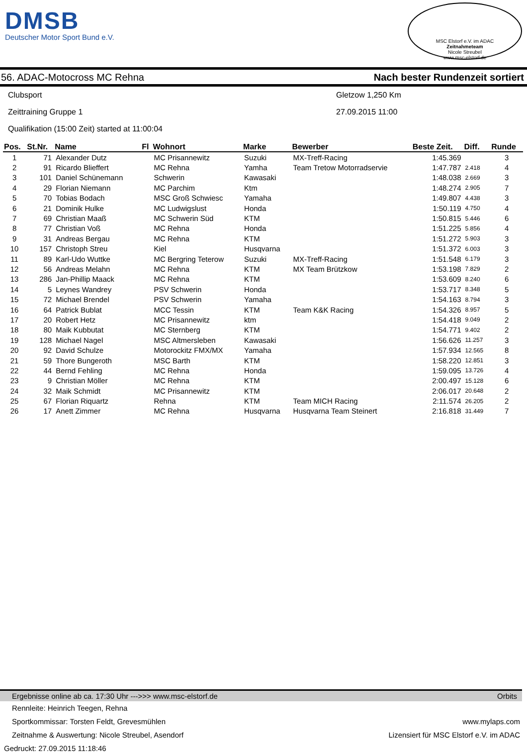DMSB
Deutscher Motor Sport Bund e.V.
MSC Elstorf e.V. im ADAC
Zeitnahmeteam
Nicole Streubel
www.msc-elstorf.de
56. ADAC-Motocross MC Rehna Nach bester Rundenzeit sortiert
Clubsport Gletzow 1,250 Km
Zeittraining Gruppe 1 27.09.2015 11:00
Qualifikation (15:00 Zeit) started at 11:00:04
| Pos. | St.Nr. | Name | Fl | Wohnort | Marke | Bewerber | Beste Zeit. | Diff. | Runde |
| --- | --- | --- | --- | --- | --- | --- | --- | --- | --- |
| 1 | 71 | Alexander Dutz | | MC Prisannewitz | Suzuki | MX-Treff-Racing | 1:45.369 | | 3 |
| 2 | 91 | Ricardo Blieffert | | MC Rehna | Yamha | Team Tretow Motorradservie | 1:47.787 | 2.418 | 4 |
| 3 | 101 | Daniel Schünemann | | Schwerin | Kawasaki | | 1:48.038 | 2.669 | 3 |
| 4 | 29 | Florian Niemann | | MC Parchim | Ktm | | 1:48.274 | 2.905 | 7 |
| 5 | 70 | Tobias Bodach | | MSC Groß Schwiesc | Yamaha | | 1:49.807 | 4.438 | 3 |
| 6 | 21 | Dominik Hulke | | MC Ludwigslust | Honda | | 1:50.119 | 4.750 | 4 |
| 7 | 69 | Christian Maaß | | MC Schwerin Süd | KTM | | 1:50.815 | 5.446 | 6 |
| 8 | 77 | Christian Voß | | MC Rehna | Honda | | 1:51.225 | 5.856 | 4 |
| 9 | 31 | Andreas Bergau | | MC Rehna | KTM | | 1:51.272 | 5.903 | 3 |
| 10 | 157 | Christoph Streu | | Kiel | Husqvarna | | 1:51.372 | 6.003 | 3 |
| 11 | 89 | Karl-Udo Wuttke | | MC Bergring Teterow | Suzuki | MX-Treff-Racing | 1:51.548 | 6.179 | 3 |
| 12 | 56 | Andreas Melahn | | MC Rehna | KTM | MX Team Brützkow | 1:53.198 | 7.829 | 2 |
| 13 | 286 | Jan-Phillip Maack | | MC Rehna | KTM | | 1:53.609 | 8.240 | 6 |
| 14 | 5 | Leynes Wandrey | | PSV Schwerin | Honda | | 1:53.717 | 8.348 | 5 |
| 15 | 72 | Michael Brendel | | PSV Schwerin | Yamaha | | 1:54.163 | 8.794 | 3 |
| 16 | 64 | Patrick Bublat | | MCC Tessin | KTM | Team K&K Racing | 1:54.326 | 8.957 | 5 |
| 17 | 20 | Robert Hetz | | MC Prisannewitz | ktm | | 1:54.418 | 9.049 | 2 |
| 18 | 80 | Maik Kubbutat | | MC Sternberg | KTM | | 1:54.771 | 9.402 | 2 |
| 19 | 128 | Michael Nagel | | MSC Altmersleben | Kawasaki | | 1:56.626 | 11.257 | 3 |
| 20 | 92 | David Schulze | | Motorockitz FMX/MX | Yamaha | | 1:57.934 | 12.565 | 8 |
| 21 | 59 | Thore Bungeroth | | MSC Barth | KTM | | 1:58.220 | 12.851 | 3 |
| 22 | 44 | Bernd Fehling | | MC Rehna | Honda | | 1:59.095 | 13.726 | 4 |
| 23 | 9 | Christian Möller | | MC Rehna | KTM | | 2:00.497 | 15.128 | 6 |
| 24 | 32 | Maik Schmidt | | MC Prisannewitz | KTM | | 2:06.017 | 20.648 | 2 |
| 25 | 67 | Florian Riquartz | | Rehna | KTM | Team MICH Racing | 2:11.574 | 26.205 | 2 |
| 26 | 17 | Anett Zimmer | | MC Rehna | Husqvarna | Husqvarna Team Steinert | 2:16.818 | 31.449 | 7 |
Ergebnisse online ab ca. 17:30 Uhr --->>> www.msc-elstorf.de Orbits
Rennleite: Heinrich Teegen, Rehna
Sportkommissar: Torsten Feldt, Grevesmühlen www.mylaps.com
Zeitnahme & Auswertung: Nicole Streubel, Asendorf Lizensiert für MSC Elstorf e.V. im ADAC
Gedruckt: 27.09.2015 11:18:46